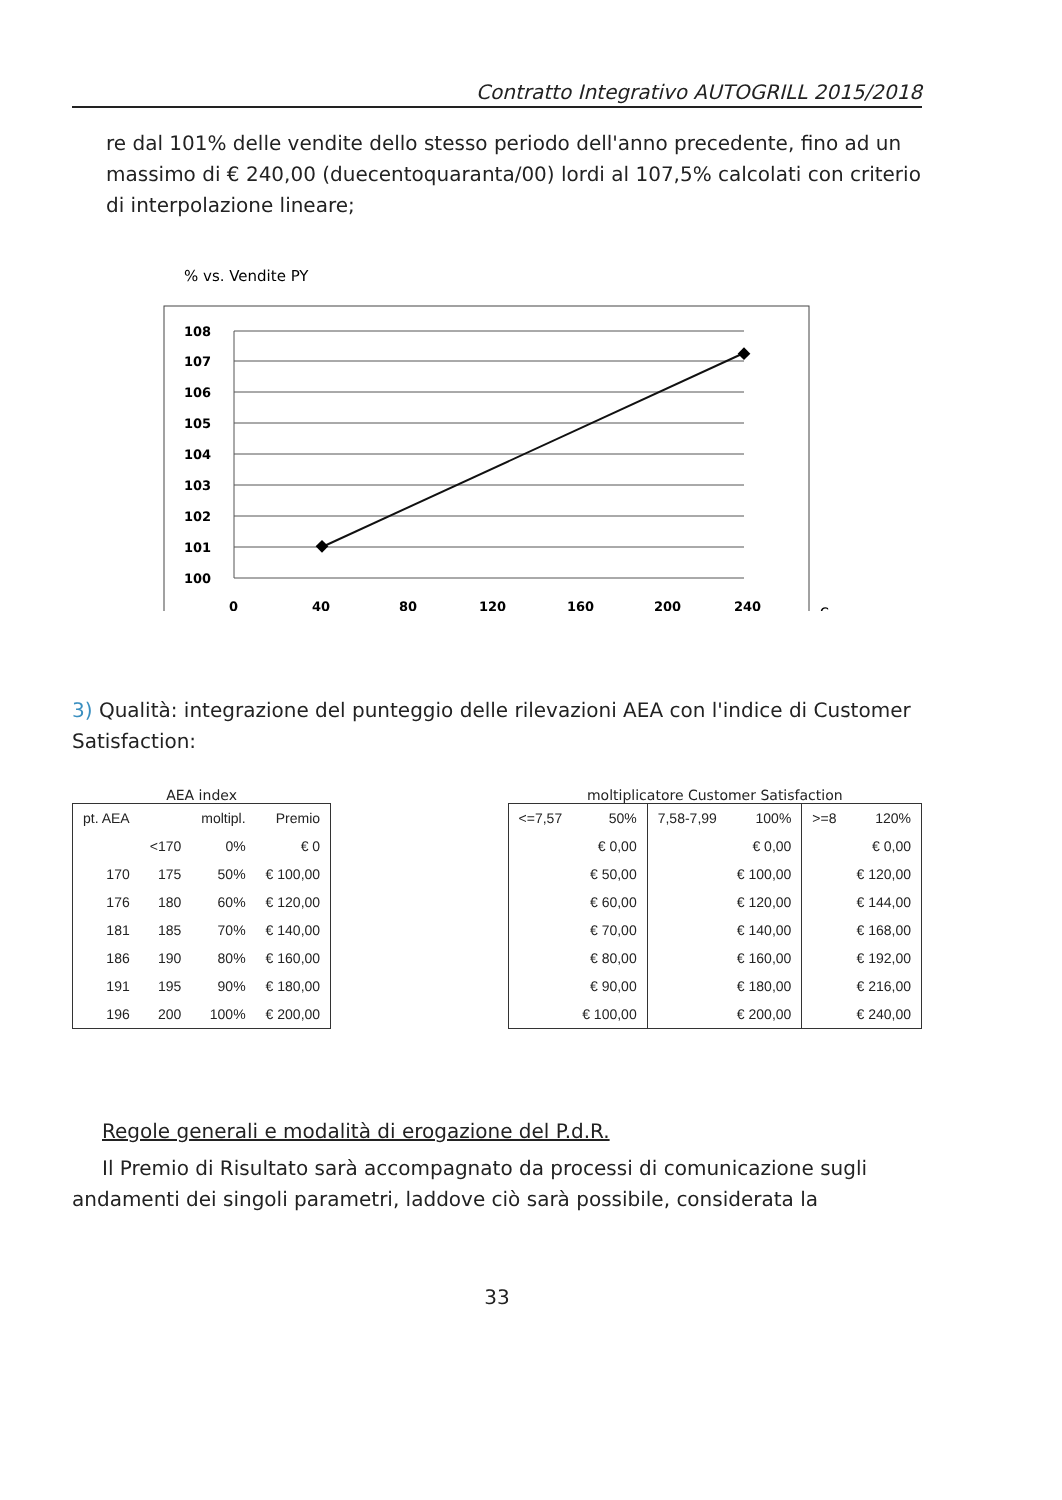Contratto Integrativo AUTOGRILL 2015/2018
re dal 101% delle vendite dello stesso periodo dell'anno precedente, fino ad un massimo di € 240,00 (duecentoquaranta/00) lordi al 107,5% calcolati con criterio di interpolazione lineare;
% vs. Vendite PY
108
107
106
105
104
103
102
101
100
0
40
80
120
160
200
240
€
3) Qualità: integrazione del punteggio delle rilevazioni AEA con l'indice di Customer Satisfaction:
AEA index
| pt. AEA | | moltipl. | Premio |
| --- | --- | --- | --- |
| | <170 | 0% | € 0 |
| 170 | 175 | 50% | € 100,00 |
| 176 | 180 | 60% | € 120,00 |
| 181 | 185 | 70% | € 140,00 |
| 186 | 190 | 80% | € 160,00 |
| 191 | 195 | 90% | € 180,00 |
| 196 | 200 | 100% | € 200,00 |
moltiplicatore Customer Satisfaction
| <=7,57 | 50% | 7,58-7,99 | 100% | >=8 | 120% |
| --- | --- | --- | --- | --- | --- |
| | € 0,00 | | € 0,00 | | € 0,00 |
| | € 50,00 | | € 100,00 | | € 120,00 |
| | € 60,00 | | € 120,00 | | € 144,00 |
| | € 70,00 | | € 140,00 | | € 168,00 |
| | € 80,00 | | € 160,00 | | € 192,00 |
| | € 90,00 | | € 180,00 | | € 216,00 |
| | € 100,00 | | € 200,00 | | € 240,00 |
Regole generali e modalità di erogazione del P.d.R.
Il Premio di Risultato sarà accompagnato da processi di comunicazione sugli andamenti dei singoli parametri, laddove ciò sarà possibile, considerata la
33